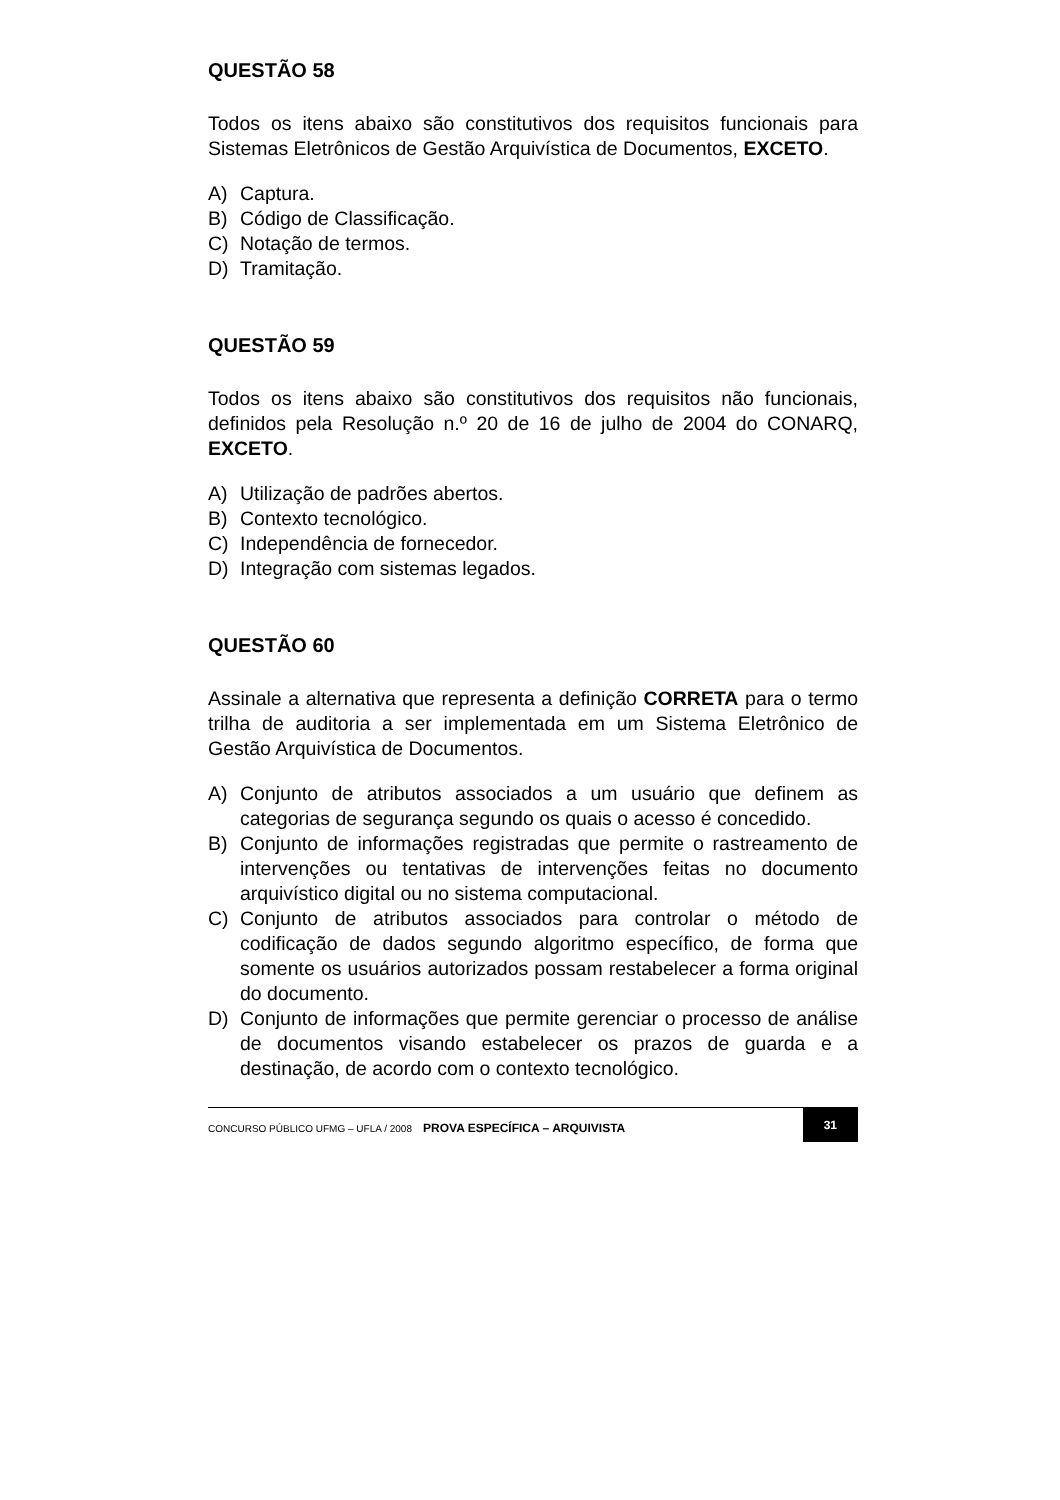QUESTÃO 58
Todos os itens abaixo são constitutivos dos requisitos funcionais para Sistemas Eletrônicos de Gestão Arquivística de Documentos, EXCETO.
A) Captura.
B) Código de Classificação.
C) Notação de termos.
D) Tramitação.
QUESTÃO 59
Todos os itens abaixo são constitutivos dos requisitos não funcionais, definidos pela Resolução n.º 20 de 16 de julho de 2004 do CONARQ, EXCETO.
A) Utilização de padrões abertos.
B) Contexto tecnológico.
C) Independência de fornecedor.
D) Integração com sistemas legados.
QUESTÃO 60
Assinale a alternativa que representa a definição CORRETA para o termo trilha de auditoria a ser implementada em um Sistema Eletrônico de Gestão Arquivística de Documentos.
A) Conjunto de atributos associados a um usuário que definem as categorias de segurança segundo os quais o acesso é concedido.
B) Conjunto de informações registradas que permite o rastreamento de intervenções ou tentativas de intervenções feitas no documento arquivístico digital ou no sistema computacional.
C) Conjunto de atributos associados para controlar o método de codificação de dados segundo algoritmo específico, de forma que somente os usuários autorizados possam restabelecer a forma original do documento.
D) Conjunto de informações que permite gerenciar o processo de análise de documentos visando estabelecer os prazos de guarda e a destinação, de acordo com o contexto tecnológico.
CONCURSO PÚBLICO UFMG – UFLA / 2008 PROVA ESPECÍFICA – ARQUIVISTA 31